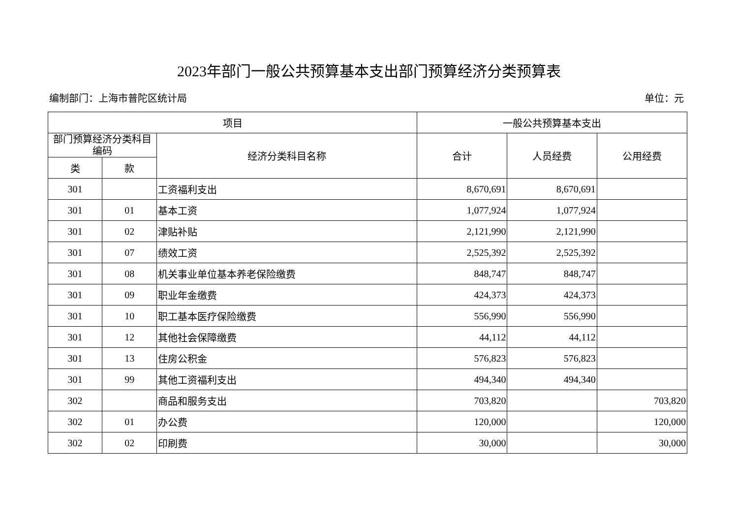2023年部门一般公共预算基本支出部门预算经济分类预算表
编制部门：上海市普陀区统计局 单位：元
| 项目 | | | 一般公共预算基本支出 | | |
| --- | --- | --- | --- | --- | --- |
| 部门预算经济分类科目编码 | | 经济分类科目名称 | 合计 | 人员经费 | 公用经费 |
| 类 | 款 | | | | |
| 301 | | 工资福利支出 | 8,670,691 | 8,670,691 | |
| 301 | 01 | 基本工资 | 1,077,924 | 1,077,924 | |
| 301 | 02 | 津贴补贴 | 2,121,990 | 2,121,990 | |
| 301 | 07 | 绩效工资 | 2,525,392 | 2,525,392 | |
| 301 | 08 | 机关事业单位基本养老保险缴费 | 848,747 | 848,747 | |
| 301 | 09 | 职业年金缴费 | 424,373 | 424,373 | |
| 301 | 10 | 职工基本医疗保险缴费 | 556,990 | 556,990 | |
| 301 | 12 | 其他社会保障缴费 | 44,112 | 44,112 | |
| 301 | 13 | 住房公积金 | 576,823 | 576,823 | |
| 301 | 99 | 其他工资福利支出 | 494,340 | 494,340 | |
| 302 | | 商品和服务支出 | 703,820 | | 703,820 |
| 302 | 01 | 办公费 | 120,000 | | 120,000 |
| 302 | 02 | 印刷费 | 30,000 | | 30,000 |